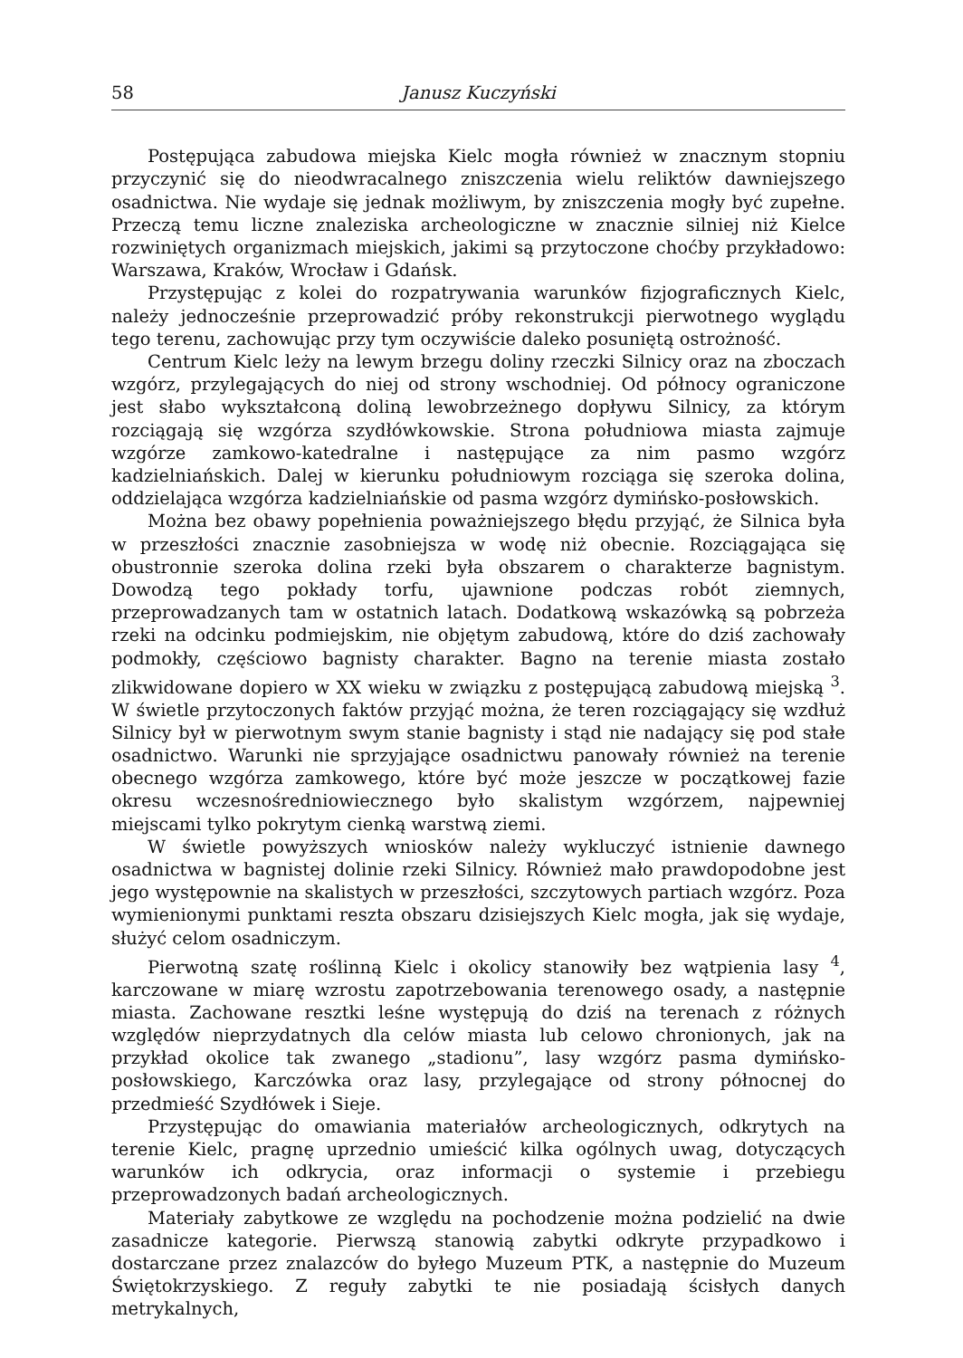58 Janusz Kuczyński
Postępująca zabudowa miejska Kielc mogła również w znacznym stopniu przyczynić się do nieodwracalnego zniszczenia wielu reliktów dawniejszego osadnictwa. Nie wydaje się jednak możliwym, by zniszczenia mogły być zupełne. Przeczą temu liczne znaleziska archeologiczne w znacznie silniej niż Kielce rozwiniętych organizmach miejskich, jakimi są przytoczone choćby przykładowo: Warszawa, Kraków, Wrocław i Gdańsk.
Przystępując z kolei do rozpatrywania warunków fizjograficznych Kielc, należy jednocześnie przeprowadzić próby rekonstrukcji pierwotnego wyglądu tego terenu, zachowując przy tym oczywiście daleko posuniętą ostrożność.
Centrum Kielc leży na lewym brzegu doliny rzeczki Silnicy oraz na zboczach wzgórz, przylegających do niej od strony wschodniej. Od północy ograniczone jest słabo wykształconą doliną lewobrzeżnego dopływu Silnicy, za którym rozciągają się wzgórza szydłówkowskie. Strona południowa miasta zajmuje wzgórze zamkowo-katedralne i następujące za nim pasmo wzgórz kadzielniańskich. Dalej w kierunku południowym rozciąga się szeroka dolina, oddzielająca wzgórza kadzielniańskie od pasma wzgórz dymińsko-posłowskich.
Można bez obawy popełnienia poważniejszego błędu przyjąć, że Silnica była w przeszłości znacznie zasobniejsza w wodę niż obecnie. Rozciągająca się obustronnie szeroka dolina rzeki była obszarem o charakterze bagnistym. Dowodzą tego pokłady torfu, ujawnione podczas robót ziemnych, przeprowadzanych tam w ostatnich latach. Dodatkową wskazówką są pobrzeża rzeki na odcinku podmiejskim, nie objętym zabudową, które do dziś zachowały podmokły, częściowo bagnisty charakter. Bagno na terenie miasta zostało zlikwidowane dopiero w XX wieku w związku z postępującą zabudową miejską <sup>3</sup>. W świetle przytoczonych faktów przyjąć można, że teren rozciągający się wzdłuż Silnicy był w pierwotnym swym stanie bagnisty i stąd nie nadający się pod stałe osadnictwo. Warunki nie sprzyjające osadnictwu panowały również na terenie obecnego wzgórza zamkowego, które być może jeszcze w początkowej fazie okresu wczesnośredniowiecznego było skalistym wzgórzem, najpewniej miejscami tylko pokrytym cienką warstwą ziemi.
W świetle powyższych wniosków należy wykluczyć istnienie dawnego osadnictwa w bagnistej dolinie rzeki Silnicy. Również mało prawdopodobne jest jego występownie na skalistych w przeszłości, szczytowych partiach wzgórz. Poza wymienionymi punktami reszta obszaru dzisiejszych Kielc mogła, jak się wydaje, służyć celom osadniczym.
Pierwotną szatę roślinną Kielc i okolicy stanowiły bez wątpienia lasy <sup>4</sup>, karczowane w miarę wzrostu zapotrzebowania terenowego osady, a następnie miasta. Zachowane resztki leśne występują do dziś na terenach z różnych względów nieprzydatnych dla celów miasta lub celowo chronionych, jak na przykład okolice tak zwanego „stadionu”, lasy wzgórz pasma dymińsko-posłowskiego, Karczówka oraz lasy, przylegające od strony północnej do przedmieść Szydłówek i Sieje.
Przystępując do omawiania materiałów archeologicznych, odkrytych na terenie Kielc, pragnę uprzednio umieścić kilka ogólnych uwag, dotyczących warunków ich odkrycia, oraz informacji o systemie i przebiegu przeprowadzonych badań archeologicznych.
Materiały zabytkowe ze względu na pochodzenie można podzielić na dwie zasadnicze kategorie. Pierwszą stanowią zabytki odkryte przypadkowo i dostarczane przez znalazców do byłego Muzeum PTK, a następnie do Muzeum Świętokrzyskiego. Z reguły zabytki te nie posiadają ścisłych danych metrykalnych,